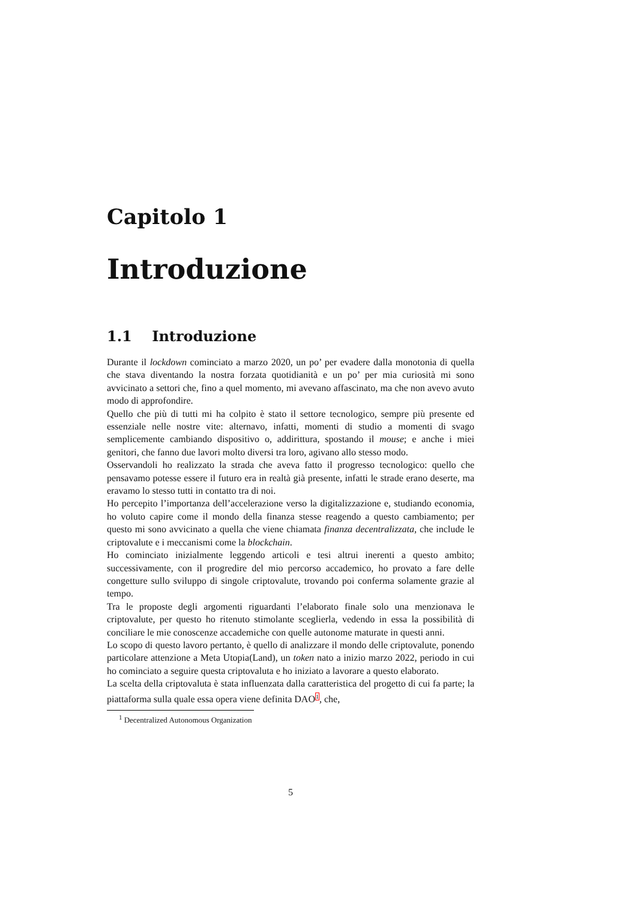Capitolo 1
Introduzione
1.1 Introduzione
Durante il lockdown cominciato a marzo 2020, un po’ per evadere dalla monotonia di quella che stava diventando la nostra forzata quotidianità e un po’ per mia curiosità mi sono avvicinato a settori che, fino a quel momento, mi avevano affascinato, ma che non avevo avuto modo di approfondire.
Quello che più di tutti mi ha colpito è stato il settore tecnologico, sempre più presente ed essenziale nelle nostre vite: alternavo, infatti, momenti di studio a momenti di svago semplicemente cambiando dispositivo o, addirittura, spostando il mouse; e anche i miei genitori, che fanno due lavori molto diversi tra loro, agivano allo stesso modo.
Osservandoli ho realizzato la strada che aveva fatto il progresso tecnologico: quello che pensavamo potesse essere il futuro era in realtà già presente, infatti le strade erano deserte, ma eravamo lo stesso tutti in contatto tra di noi.
Ho percepito l’importanza dell’accelerazione verso la digitalizzazione e, studiando economia, ho voluto capire come il mondo della finanza stesse reagendo a questo cambiamento; per questo mi sono avvicinato a quella che viene chiamata finanza decentralizzata, che include le criptovalute e i meccanismi come la blockchain.
Ho cominciato inizialmente leggendo articoli e tesi altrui inerenti a questo ambito; successivamente, con il progredire del mio percorso accademico, ho provato a fare delle congetture sullo sviluppo di singole criptovalute, trovando poi conferma solamente grazie al tempo.
Tra le proposte degli argomenti riguardanti l’elaborato finale solo una menzionava le criptovalute, per questo ho ritenuto stimolante sceglierla, vedendo in essa la possibilità di conciliare le mie conoscenze accademiche con quelle autonome maturate in questi anni.
Lo scopo di questo lavoro pertanto, è quello di analizzare il mondo delle criptovalute, ponendo particolare attenzione a Meta Utopia(Land), un token nato a inizio marzo 2022, periodo in cui ho cominciato a seguire questa criptovaluta e ho iniziato a lavorare a questo elaborato.
La scelta della criptovaluta è stata influenzata dalla caratteristica del progetto di cui fa parte; la piattaforma sulla quale essa opera viene definita DAO<sup>1</sup>, che,
<sup>1</sup> Decentralized Autonomous Organization
5